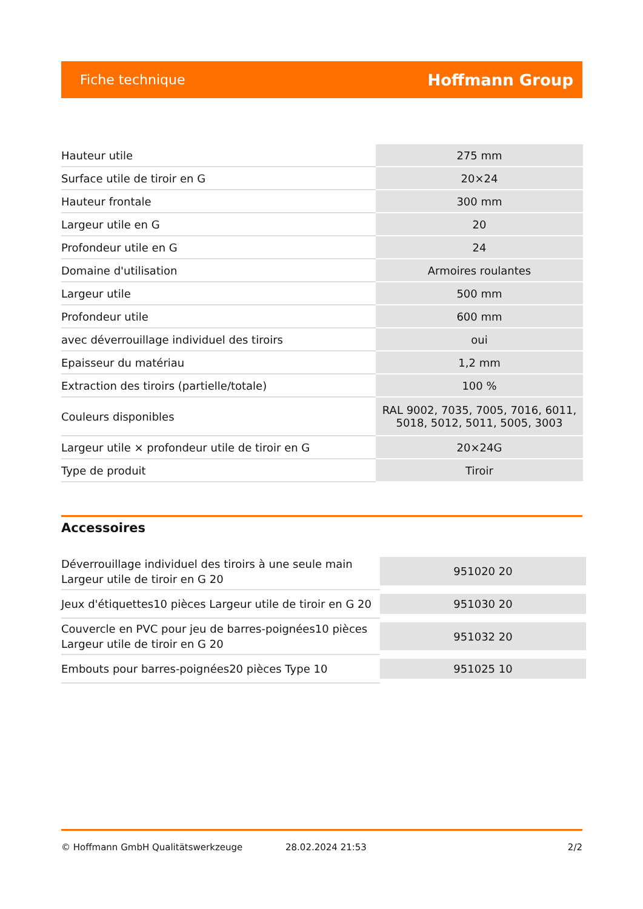Fiche technique Hoffmann Group
| Hauteur utile | 275 mm |
| Surface utile de tiroir en G | 20×24 |
| Hauteur frontale | 300 mm |
| Largeur utile en G | 20 |
| Profondeur utile en G | 24 |
| Domaine d'utilisation | Armoires roulantes |
| Largeur utile | 500 mm |
| Profondeur utile | 600 mm |
| avec déverrouillage individuel des tiroirs | oui |
| Epaisseur du matériau | 1,2 mm |
| Extraction des tiroirs (partielle/totale) | 100 % |
| Couleurs disponibles | RAL 9002, 7035, 7005, 7016, 6011, 5018, 5012, 5011, 5005, 3003 |
| Largeur utile × profondeur utile de tiroir en G | 20×24G |
| Type de produit | Tiroir |
Accessoires
| Déverrouillage individuel des tiroirs à une seule main Largeur utile de tiroir en G 20 | 951020 20 |
| Jeux d'étiquettes10 pièces Largeur utile de tiroir en G 20 | 951030 20 |
| Couvercle en PVC pour jeu de barres-poignées10 pièces Largeur utile de tiroir en G 20 | 951032 20 |
| Embouts pour barres-poignées20 pièces Type 10 | 951025 10 |
© Hoffmann GmbH Qualitätswerkzeuge 28.02.2024 21:53 2/2